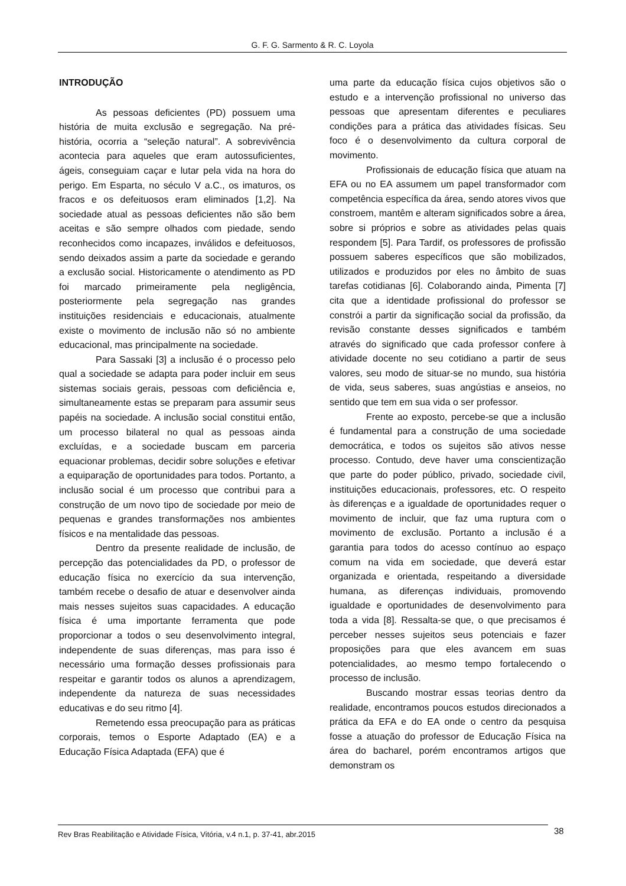G. F. G. Sarmento & R. C. Loyola
INTRODUÇÃO
As pessoas deficientes (PD) possuem uma história de muita exclusão e segregação. Na pré-história, ocorria a “seleção natural”. A sobrevivência acontecia para aqueles que eram autossuficientes, ágeis, conseguiam caçar e lutar pela vida na hora do perigo. Em Esparta, no século V a.C., os imaturos, os fracos e os defeituosos eram eliminados [1,2]. Na sociedade atual as pessoas deficientes não são bem aceitas e são sempre olhados com piedade, sendo reconhecidos como incapazes, inválidos e defeituosos, sendo deixados assim a parte da sociedade e gerando a exclusão social. Historicamente o atendimento as PD foi marcado primeiramente pela negligência, posteriormente pela segregação nas grandes instituições residenciais e educacionais, atualmente existe o movimento de inclusão não só no ambiente educacional, mas principalmente na sociedade.
Para Sassaki [3] a inclusão é o processo pelo qual a sociedade se adapta para poder incluir em seus sistemas sociais gerais, pessoas com deficiência e, simultaneamente estas se preparam para assumir seus papéis na sociedade. A inclusão social constitui então, um processo bilateral no qual as pessoas ainda excluídas, e a sociedade buscam em parceria equacionar problemas, decidir sobre soluções e efetivar a equiparação de oportunidades para todos. Portanto, a inclusão social é um processo que contribui para a construção de um novo tipo de sociedade por meio de pequenas e grandes transformações nos ambientes físicos e na mentalidade das pessoas.
Dentro da presente realidade de inclusão, de percepção das potencialidades da PD, o professor de educação física no exercício da sua intervenção, também recebe o desafio de atuar e desenvolver ainda mais nesses sujeitos suas capacidades. A educação física é uma importante ferramenta que pode proporcionar a todos o seu desenvolvimento integral, independente de suas diferenças, mas para isso é necessário uma formação desses profissionais para respeitar e garantir todos os alunos a aprendizagem, independente da natureza de suas necessidades educativas e do seu ritmo [4].
Remetendo essa preocupação para as práticas corporais, temos o Esporte Adaptado (EA) e a Educação Física Adaptada (EFA) que é
uma parte da educação física cujos objetivos são o estudo e a intervenção profissional no universo das pessoas que apresentam diferentes e peculiares condições para a prática das atividades físicas. Seu foco é o desenvolvimento da cultura corporal de movimento.
Profissionais de educação física que atuam na EFA ou no EA assumem um papel transformador com competência específica da área, sendo atores vivos que constroem, mantêm e alteram significados sobre a área, sobre si próprios e sobre as atividades pelas quais respondem [5]. Para Tardif, os professores de profissão possuem saberes específicos que são mobilizados, utilizados e produzidos por eles no âmbito de suas tarefas cotidianas [6]. Colaborando ainda, Pimenta [7] cita que a identidade profissional do professor se constrói a partir da significação social da profissão, da revisão constante desses significados e também através do significado que cada professor confere à atividade docente no seu cotidiano a partir de seus valores, seu modo de situar-se no mundo, sua história de vida, seus saberes, suas angústias e anseios, no sentido que tem em sua vida o ser professor.
Frente ao exposto, percebe-se que a inclusão é fundamental para a construção de uma sociedade democrática, e todos os sujeitos são ativos nesse processo. Contudo, deve haver uma conscientização que parte do poder público, privado, sociedade civil, instituições educacionais, professores, etc. O respeito às diferenças e a igualdade de oportunidades requer o movimento de incluir, que faz uma ruptura com o movimento de exclusão. Portanto a inclusão é a garantia para todos do acesso contínuo ao espaço comum na vida em sociedade, que deverá estar organizada e orientada, respeitando a diversidade humana, as diferenças individuais, promovendo igualdade e oportunidades de desenvolvimento para toda a vida [8]. Ressalta-se que, o que precisamos é perceber nesses sujeitos seus potenciais e fazer proposições para que eles avancem em suas potencialidades, ao mesmo tempo fortalecendo o processo de inclusão.
Buscando mostrar essas teorias dentro da realidade, encontramos poucos estudos direcionados a prática da EFA e do EA onde o centro da pesquisa fosse a atuação do professor de Educação Física na área do bacharel, porém encontramos artigos que demonstram os
Rev Bras Reabilitação e Atividade Física, Vitória, v.4 n.1, p. 37-41, abr.2015 38